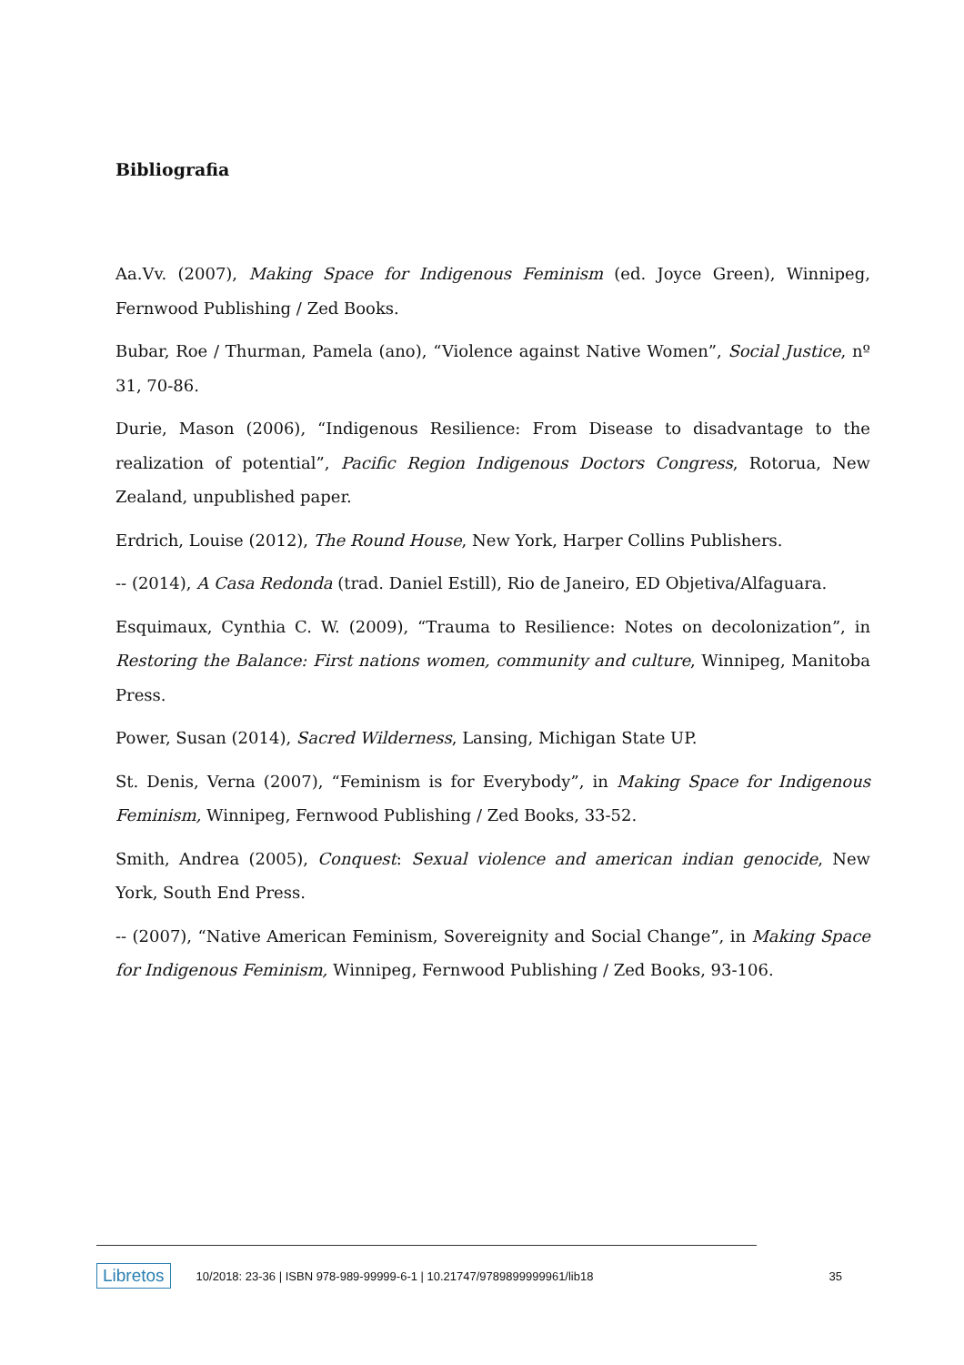Bibliografia
Aa.Vv. (2007), Making Space for Indigenous Feminism (ed. Joyce Green), Winnipeg, Fernwood Publishing / Zed Books.
Bubar, Roe / Thurman, Pamela (ano), “Violence against Native Women”, Social Justice, nº 31, 70-86.
Durie, Mason (2006), “Indigenous Resilience: From Disease to disadvantage to the realization of potential”, Pacific Region Indigenous Doctors Congress, Rotorua, New Zealand, unpublished paper.
Erdrich, Louise (2012), The Round House, New York, Harper Collins Publishers.
-- (2014), A Casa Redonda (trad. Daniel Estill), Rio de Janeiro, ED Objetiva/Alfaguara.
Esquimaux, Cynthia C. W. (2009), “Trauma to Resilience: Notes on decolonization”, in Restoring the Balance: First nations women, community and culture, Winnipeg, Manitoba Press.
Power, Susan (2014), Sacred Wilderness, Lansing, Michigan State UP.
St. Denis, Verna (2007), “Feminism is for Everybody”, in Making Space for Indigenous Feminism, Winnipeg, Fernwood Publishing / Zed Books, 33-52.
Smith, Andrea (2005), Conquest: Sexual violence and american indian genocide, New York, South End Press.
-- (2007), “Native American Feminism, Sovereignity and Social Change”, in Making Space for Indigenous Feminism, Winnipeg, Fernwood Publishing / Zed Books, 93-106.
Libretos 10/2018: 23-36 | ISBN 978-989-99999-6-1 | 10.21747/9789899999961/lib18 35